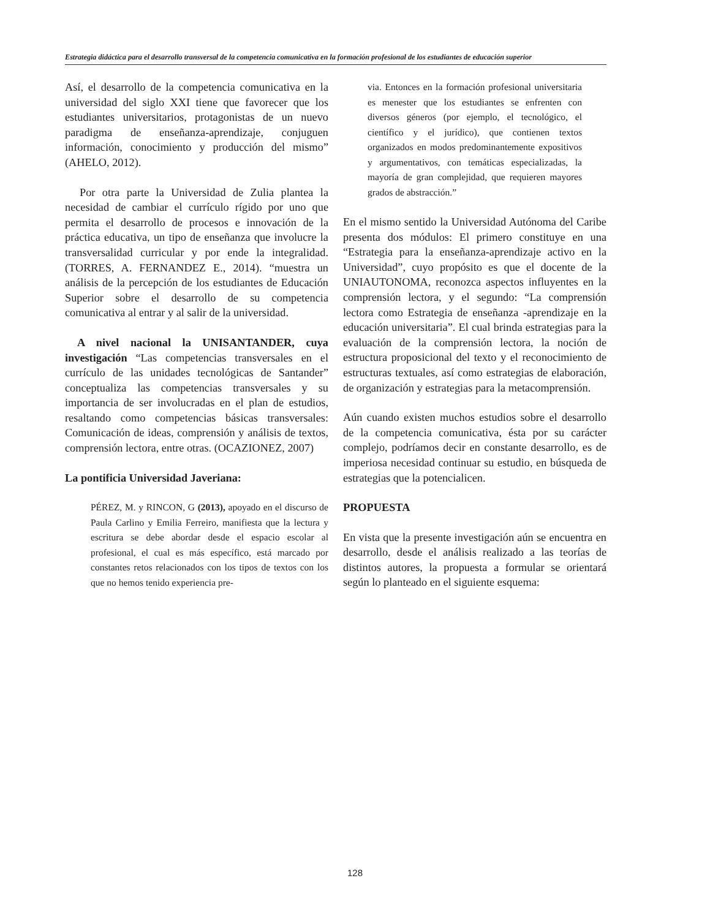Estrategia didáctica para el desarrollo transversal de la competencia comunicativa en la formación profesional de los estudiantes de educación superior
Así, el desarrollo de la competencia comunicativa en la universidad del siglo XXI tiene que favorecer que los estudiantes universitarios, protagonistas de un nuevo paradigma de enseñanza-aprendizaje, conjuguen información, conocimiento y producción del mismo” (AHELO, 2012).
Por otra parte la Universidad de Zulia plantea la necesidad de cambiar el currículo rígido por uno que permita el desarrollo de procesos e innovación de la práctica educativa, un tipo de enseñanza que involucre la transversalidad curricular y por ende la integralidad. (TORRES, A. FERNANDEZ E., 2014). “muestra un análisis de la percepción de los estudiantes de Educación Superior sobre el desarrollo de su competencia comunicativa al entrar y al salir de la universidad.
A nivel nacional la UNISANTANDER, cuya investigación “Las competencias transversales en el currículo de las unidades tecnológicas de Santander” conceptualiza las competencias transversales y su importancia de ser involucradas en el plan de estudios, resaltando como competencias básicas transversales: Comunicación de ideas, comprensión y análisis de textos, comprensión lectora, entre otras. (OCAZIONEZ, 2007)
La pontificia Universidad Javeriana:
PÉREZ, M. y RINCON, G (2013), apoyado en el discurso de Paula Carlino y Emilia Ferreiro, manifiesta que la lectura y escritura se debe abordar desde el espacio escolar al profesional, el cual es más específico, está marcado por constantes retos relacionados con los tipos de textos con los que no hemos tenido experiencia pre-
via. Entonces en la formación profesional universitaria es menester que los estudiantes se enfrenten con diversos géneros (por ejemplo, el tecnológico, el científico y el jurídico), que contienen textos organizados en modos predominantemente expositivos y argumentativos, con temáticas especializadas, la mayoría de gran complejidad, que requieren mayores grados de abstracción.”
En el mismo sentido la Universidad Autónoma del Caribe presenta dos módulos: El primero constituye en una “Estrategia para la enseñanza-aprendizaje activo en la Universidad”, cuyo propósito es que el docente de la UNIAUTONOMA, reconozca aspectos influyentes en la comprensión lectora, y el segundo: “La comprensión lectora como Estrategia de enseñanza -aprendizaje en la educación universitaria”. El cual brinda estrategias para la evaluación de la comprensión lectora, la noción de estructura proposicional del texto y el reconocimiento de estructuras textuales, así como estrategias de elaboración, de organización y estrategias para la metacomprensión.
Aún cuando existen muchos estudios sobre el desarrollo de la competencia comunicativa, ésta por su carácter complejo, podríamos decir en constante desarrollo, es de imperiosa necesidad continuar su estudio, en búsqueda de estrategias que la potencialicen.
PROPUESTA
En vista que la presente investigación aún se encuentra en desarrollo, desde el análisis realizado a las teorías de distintos autores, la propuesta a formular se orientará según lo planteado en el siguiente esquema:
128